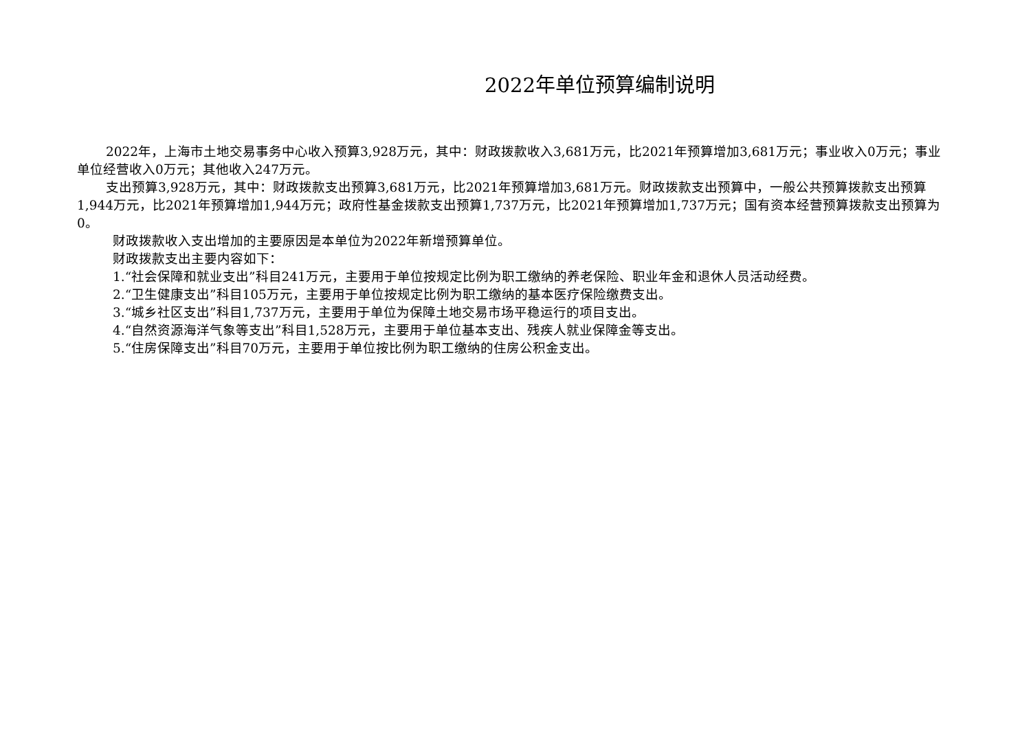2022年单位预算编制说明
2022年，上海市土地交易事务中心收入预算3,928万元，其中：财政拨款收入3,681万元，比2021年预算增加3,681万元；事业收入0万元；事业单位经营收入0万元；其他收入247万元。
支出预算3,928万元，其中：财政拨款支出预算3,681万元，比2021年预算增加3,681万元。财政拨款支出预算中，一般公共预算拨款支出预算1,944万元，比2021年预算增加1,944万元；政府性基金拨款支出预算1,737万元，比2021年预算增加1,737万元；国有资本经营预算拨款支出预算为0。
财政拨款收入支出增加的主要原因是本单位为2022年新增预算单位。
财政拨款支出主要内容如下：
1.“社会保障和就业支出”科目241万元，主要用于单位按规定比例为职工缴纳的养老保险、职业年金和退休人员活动经费。
2.“卫生健康支出”科目105万元，主要用于单位按规定比例为职工缴纳的基本医疗保险缴费支出。
3.“城乡社区支出”科目1,737万元，主要用于单位为保障土地交易市场平稳运行的项目支出。
4.“自然资源海洋气象等支出”科目1,528万元，主要用于单位基本支出、残疾人就业保障金等支出。
5.“住房保障支出”科目70万元，主要用于单位按比例为职工缴纳的住房公积金支出。